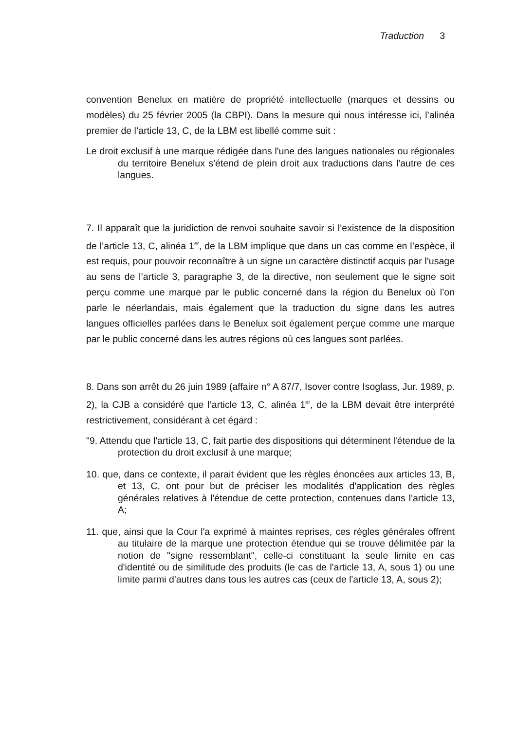Traduction 3
convention Benelux en matière de propriété intellectuelle (marques et dessins ou modèles) du 25 février 2005 (la CBPI). Dans la mesure qui nous intéresse ici, l’alinéa premier de l’article 13, C, de la LBM est libellé comme suit :
Le droit exclusif à une marque rédigée dans l'une des langues nationales ou régionales du territoire Benelux s'étend de plein droit aux traductions dans l'autre de ces langues.
7. Il apparaît que la juridiction de renvoi souhaite savoir si l’existence de la disposition de l’article 13, C, alinéa 1<sup>er</sup>, de la LBM implique que dans un cas comme en l’espèce, il est requis, pour pouvoir reconnaître à un signe un caractère distinctif acquis par l’usage au sens de l’article 3, paragraphe 3, de la directive, non seulement que le signe soit perçu comme une marque par le public concerné dans la région du Benelux où l’on parle le néerlandais, mais également que la traduction du signe dans les autres langues officielles parlées dans le Benelux soit également perçue comme une marque par le public concerné dans les autres régions où ces langues sont parlées.
8. Dans son arrêt du 26 juin 1989 (affaire n° A 87/7, Isover contre Isoglass, Jur. 1989, p. 2), la CJB a considéré que l’article 13, C, alinéa 1<sup>er</sup>, de la LBM devait être interprété restrictivement, considérant à cet égard :
"9. Attendu que l'article 13, C, fait partie des dispositions qui déterminent l'étendue de la protection du droit exclusif à une marque;
10. que, dans ce contexte, il parait évident que les règles énoncées aux articles 13, B, et 13, C, ont pour but de préciser les modalités d'application des règles générales relatives à l'étendue de cette protection, contenues dans l'article 13, A;
11. que, ainsi que la Cour l'a exprimé à maintes reprises, ces règles générales offrent au titulaire de la marque une protection étendue qui se trouve délimitée par la notion de "signe ressemblant", celle-ci constituant la seule limite en cas d'identité ou de similitude des produits (le cas de l'article 13, A, sous 1) ou une limite parmi d'autres dans tous les autres cas (ceux de l'article 13, A, sous 2);